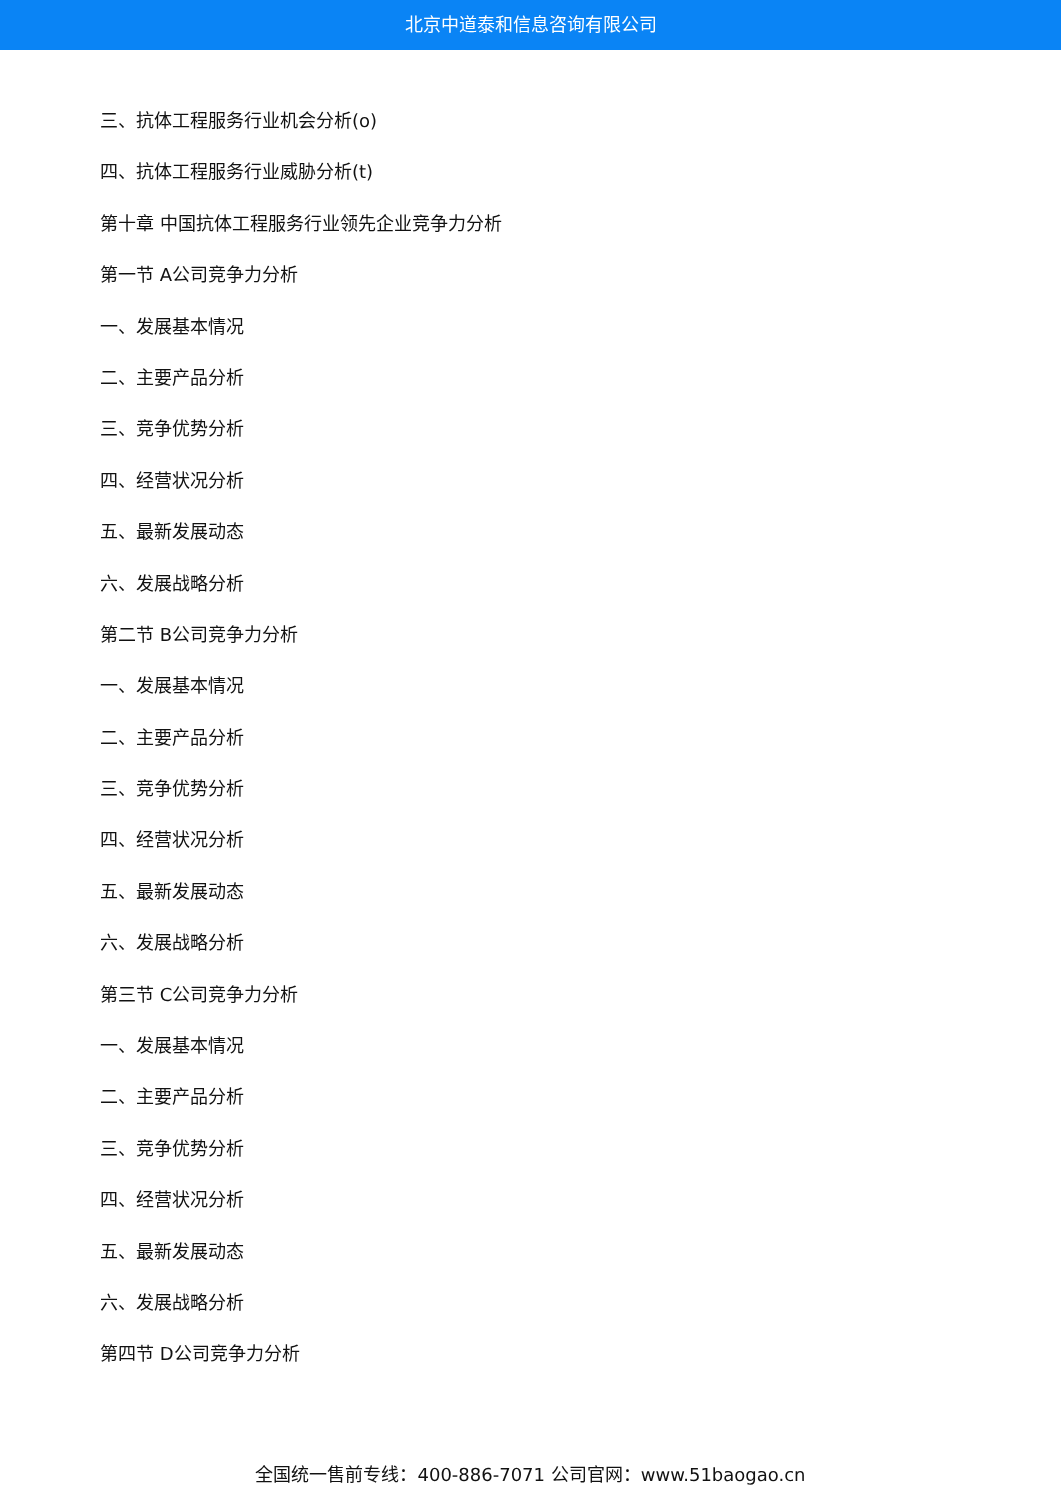北京中道泰和信息咨询有限公司
三、抗体工程服务行业机会分析(o)
四、抗体工程服务行业威胁分析(t)
第十章 中国抗体工程服务行业领先企业竞争力分析
第一节 A公司竞争力分析
一、发展基本情况
二、主要产品分析
三、竞争优势分析
四、经营状况分析
五、最新发展动态
六、发展战略分析
第二节 B公司竞争力分析
一、发展基本情况
二、主要产品分析
三、竞争优势分析
四、经营状况分析
五、最新发展动态
六、发展战略分析
第三节 C公司竞争力分析
一、发展基本情况
二、主要产品分析
三、竞争优势分析
四、经营状况分析
五、最新发展动态
六、发展战略分析
第四节 D公司竞争力分析
全国统一售前专线：400-886-7071 公司官网：www.51baogao.cn